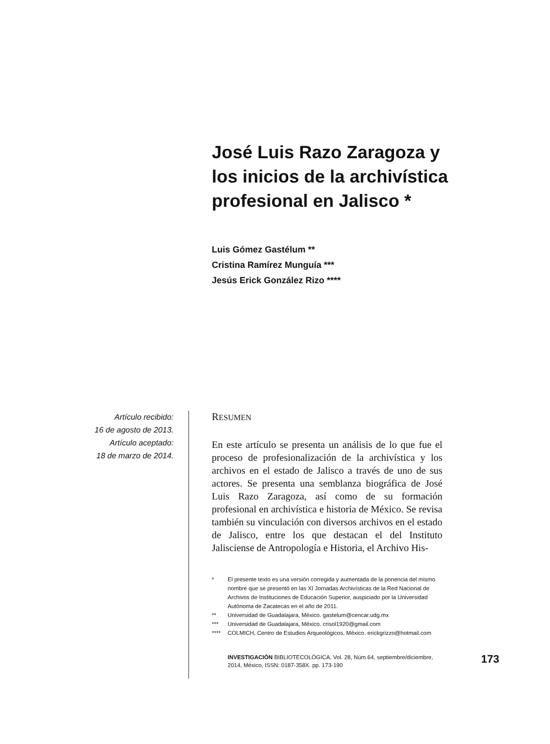José Luis Razo Zaragoza y los inicios de la archivística profesional en Jalisco *
Luis Gómez Gastélum **
Cristina Ramírez Munguía ***
Jesús Erick González Rizo ****
Artículo recibido:
16 de agosto de 2013.
Artículo aceptado:
18 de marzo de 2014.
RESUMEN
En este artículo se presenta un análisis de lo que fue el proceso de profesionalización de la archivística y los archivos en el estado de Jalisco a través de uno de sus actores. Se presenta una semblanza biográfica de José Luis Razo Zaragoza, así como de su formación profesional en archivística e historia de México. Se revisa también su vinculación con diversos archivos en el estado de Jalisco, entre los que destacan el del Instituto Jalisciense de Antropología e Historia, el Archivo His-
* El presente texto es una versión corregida y aumentada de la ponencia del mismo nombre que se presentó en las XI Jornadas Archivísticas de la Red Nacional de Archivos de Instituciones de Educación Superior, auspiciado por la Universidad Autónoma de Zacatecas en el año de 2011.
** Universidad de Guadalajara, México. gastelum@cencar.udg.mx
*** Universidad de Guadalajara, México. crisol1920@gmail.com
**** COLMICH, Centro de Estudios Arqueológicos, México. erickgrizzo@hotmail.com
INVESTIGACIÓN BIBLIOTECOLÓGICA, Vol. 28, Núm.64, septiembre/diciembre, 2014, México, ISSN: 0187-358X. pp. 173-190
173